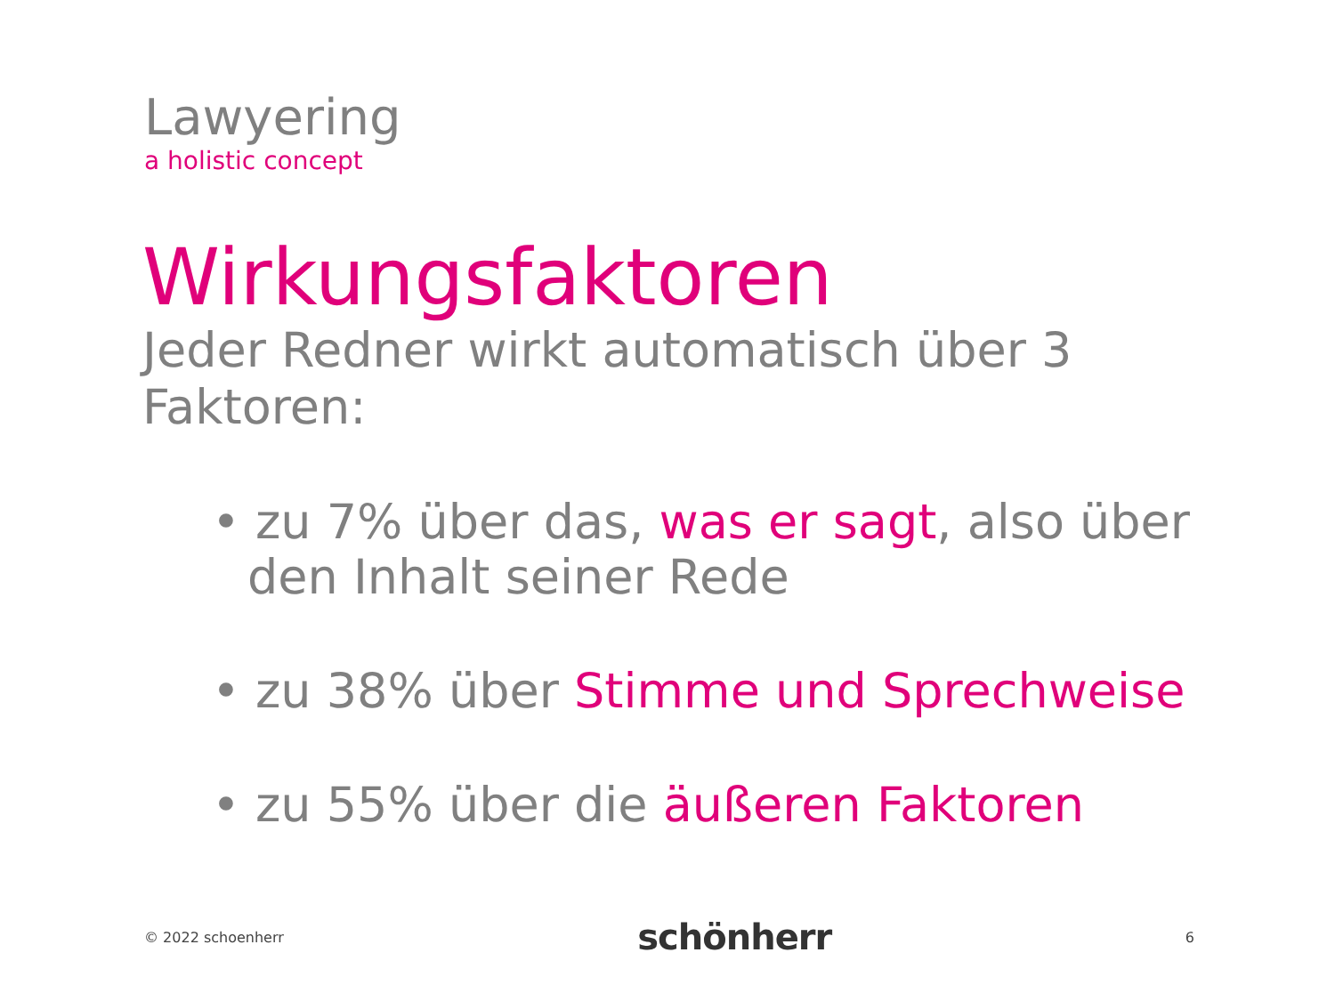Lawyering
a holistic concept
Wirkungsfaktoren
Jeder Redner wirkt automatisch über 3 Faktoren:
• zu 7% über das, was er sagt, also über den Inhalt seiner Rede
• zu 38% über Stimme und Sprechweise
• zu 55% über die äußeren Faktoren
© 2022 schoenherr schönherr 6